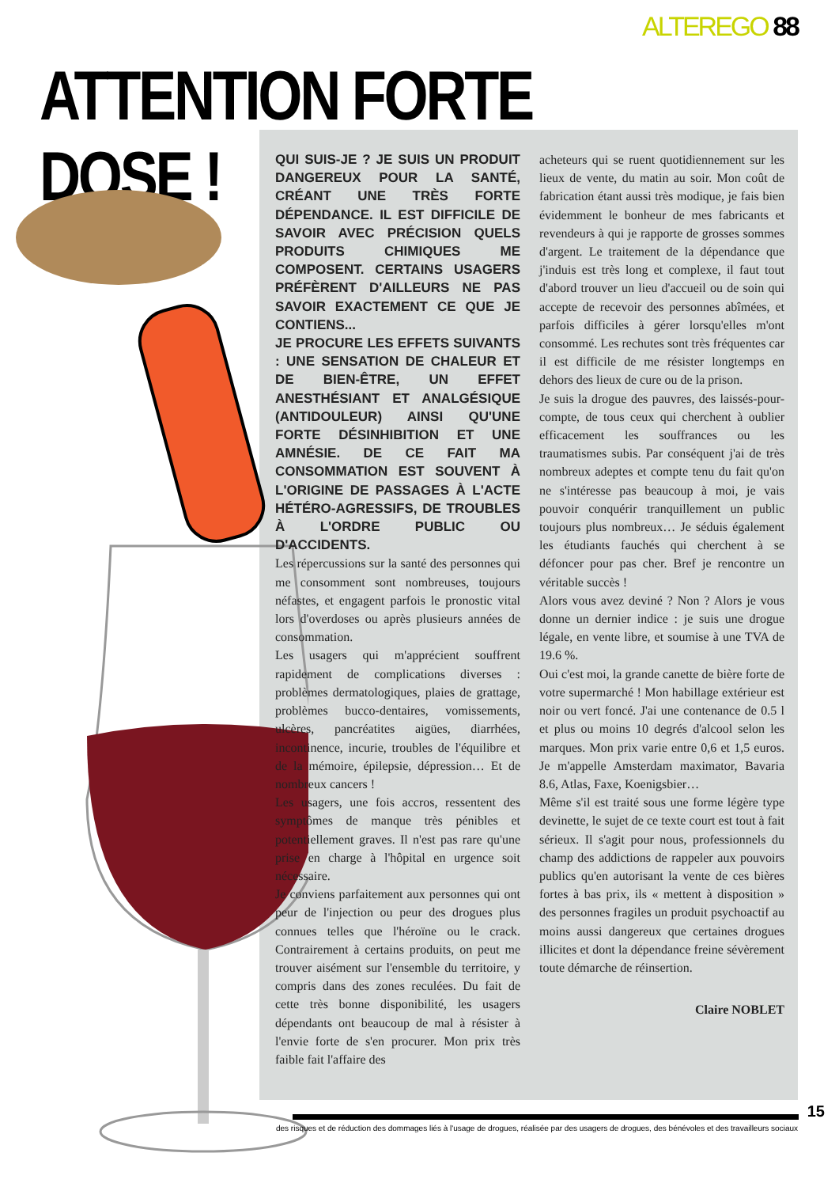ALTEREGO 88
ATTENTION FORTE DOSE !
QUI SUIS-JE ? JE SUIS UN PRODUIT DANGEREUX POUR LA SANTÉ, CRÉANT UNE TRÈS FORTE DÉPENDANCE. IL EST DIFFICILE DE SAVOIR AVEC PRÉCISION QUELS PRODUITS CHIMIQUES ME COMPOSENT. CERTAINS USAGERS PRÉFÈRENT D'AILLEURS NE PAS SAVOIR EXACTEMENT CE QUE JE CONTIENS...
JE PROCURE LES EFFETS SUIVANTS : UNE SENSATION DE CHALEUR ET DE BIEN-ÊTRE, UN EFFET ANESTHÉSIANT ET ANALGÉSIQUE (ANTIDOULEUR) AINSI QU'UNE FORTE DÉSINHIBITION ET UNE AMNÉSIE. DE CE FAIT MA CONSOMMATION EST SOUVENT À L'ORIGINE DE PASSAGES À L'ACTE HÉTÉRO-AGRESSIFS, DE TROUBLES À L'ORDRE PUBLIC OU D'ACCIDENTS.
Les répercussions sur la santé des personnes qui me consomment sont nombreuses, toujours néfastes, et engagent parfois le pronostic vital lors d'overdoses ou après plusieurs années de consommation.
Les usagers qui m'apprécient souffrent rapidement de complications diverses : problèmes dermatologiques, plaies de grattage, problèmes bucco-dentaires, vomissements, ulcères, pancréatites aigües, diarrhées, incontinence, incurie, troubles de l'équilibre et de la mémoire, épilepsie, dépression… Et de nombreux cancers !
Les usagers, une fois accros, ressentent des symptômes de manque très pénibles et potentiellement graves. Il n'est pas rare qu'une prise en charge à l'hôpital en urgence soit nécessaire.
Je conviens parfaitement aux personnes qui ont peur de l'injection ou peur des drogues plus connues telles que l'héroïne ou le crack. Contrairement à certains produits, on peut me trouver aisément sur l'ensemble du territoire, y compris dans des zones reculées. Du fait de cette très bonne disponibilité, les usagers dépendants ont beaucoup de mal à résister à l'envie forte de s'en procurer. Mon prix très faible fait l'affaire des
acheteurs qui se ruent quotidiennement sur les lieux de vente, du matin au soir. Mon coût de fabrication étant aussi très modique, je fais bien évidemment le bonheur de mes fabricants et revendeurs à qui je rapporte de grosses sommes d'argent. Le traitement de la dépendance que j'induis est très long et complexe, il faut tout d'abord trouver un lieu d'accueil ou de soin qui accepte de recevoir des personnes abîmées, et parfois difficiles à gérer lorsqu'elles m'ont consommé. Les rechutes sont très fréquentes car il est difficile de me résister longtemps en dehors des lieux de cure ou de la prison.
Je suis la drogue des pauvres, des laissés-pour-compte, de tous ceux qui cherchent à oublier efficacement les souffrances ou les traumatismes subis. Par conséquent j'ai de très nombreux adeptes et compte tenu du fait qu'on ne s'intéresse pas beaucoup à moi, je vais pouvoir conquérir tranquillement un public toujours plus nombreux… Je séduis également les étudiants fauchés qui cherchent à se défoncer pour pas cher. Bref je rencontre un véritable succès !
Alors vous avez deviné ? Non ? Alors je vous donne un dernier indice : je suis une drogue légale, en vente libre, et soumise à une TVA de 19.6 %.
Oui c'est moi, la grande canette de bière forte de votre supermarché ! Mon habillage extérieur est noir ou vert foncé. J'ai une contenance de 0.5 l et plus ou moins 10 degrés d'alcool selon les marques. Mon prix varie entre 0,6 et 1,5 euros. Je m'appelle Amsterdam maximator, Bavaria 8.6, Atlas, Faxe, Koenigsbier…
Même s'il est traité sous une forme légère type devinette, le sujet de ce texte court est tout à fait sérieux. Il s'agit pour nous, professionnels du champ des addictions de rappeler aux pouvoirs publics qu'en autorisant la vente de ces bières fortes à bas prix, ils « mettent à disposition » des personnes fragiles un produit psychoactif au moins aussi dangereux que certaines drogues illicites et dont la dépendance freine sévèrement toute démarche de réinsertion.
Claire NOBLET
15
des risques et de réduction des dommages liés à l'usage de drogues, réalisée par des usagers de drogues, des bénévoles et des travailleurs sociaux